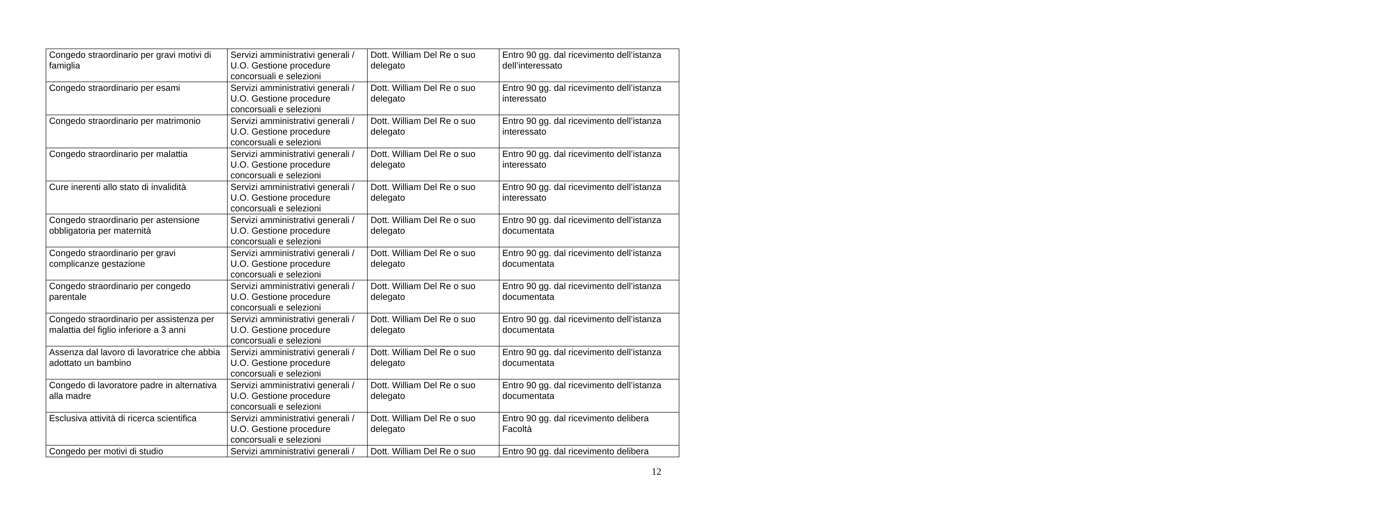| Congedo straordinario per gravi motivi di famiglia | Servizi amministrativi generali / U.O. Gestione procedure concorsuali e selezioni | Dott. William Del Re o suo delegato | Entro 90 gg. dal ricevimento dell’istanza dell’interessato |
| Congedo straordinario per esami | Servizi amministrativi generali / U.O. Gestione procedure concorsuali e selezioni | Dott. William Del Re o suo delegato | Entro 90 gg. dal ricevimento dell’istanza interessato |
| Congedo straordinario per matrimonio | Servizi amministrativi generali / U.O. Gestione procedure concorsuali e selezioni | Dott. William Del Re o suo delegato | Entro 90 gg. dal ricevimento dell’istanza interessato |
| Congedo straordinario per malattia | Servizi amministrativi generali / U.O. Gestione procedure concorsuali e selezioni | Dott. William Del Re o suo delegato | Entro 90 gg. dal ricevimento dell’istanza interessato |
| Cure inerenti allo stato di invalidità | Servizi amministrativi generali / U.O. Gestione procedure concorsuali e selezioni | Dott. William Del Re o suo delegato | Entro 90 gg. dal ricevimento dell’istanza interessato |
| Congedo straordinario per astensione obbligatoria per maternità | Servizi amministrativi generali / U.O. Gestione procedure concorsuali e selezioni | Dott. William Del Re o suo delegato | Entro 90 gg. dal ricevimento dell’istanza documentata |
| Congedo straordinario per gravi complicanze gestazione | Servizi amministrativi generali / U.O. Gestione procedure concorsuali e selezioni | Dott. William Del Re o suo delegato | Entro 90 gg. dal ricevimento dell’istanza documentata |
| Congedo straordinario per congedo parentale | Servizi amministrativi generali / U.O. Gestione procedure concorsuali e selezioni | Dott. William Del Re o suo delegato | Entro 90 gg. dal ricevimento dell’istanza documentata |
| Congedo straordinario per assistenza per malattia del figlio inferiore a 3 anni | Servizi amministrativi generali / U.O. Gestione procedure concorsuali e selezioni | Dott. William Del Re o suo delegato | Entro 90 gg. dal ricevimento dell’istanza documentata |
| Assenza dal lavoro di lavoratrice che abbia adottato un bambino | Servizi amministrativi generali / U.O. Gestione procedure concorsuali e selezioni | Dott. William Del Re o suo delegato | Entro 90 gg. dal ricevimento dell’istanza documentata |
| Congedo di lavoratore padre in alternativa alla madre | Servizi amministrativi generali / U.O. Gestione procedure concorsuali e selezioni | Dott. William Del Re o suo delegato | Entro 90 gg. dal ricevimento dell’istanza documentata |
| Esclusiva attività di ricerca scientifica | Servizi amministrativi generali / U.O. Gestione procedure concorsuali e selezioni | Dott. William Del Re o suo delegato | Entro 90 gg. dal ricevimento delibera Facoltà |
| Congedo per motivi di studio | Servizi amministrativi generali / | Dott. William Del Re o suo | Entro 90 gg. dal ricevimento delibera |
12